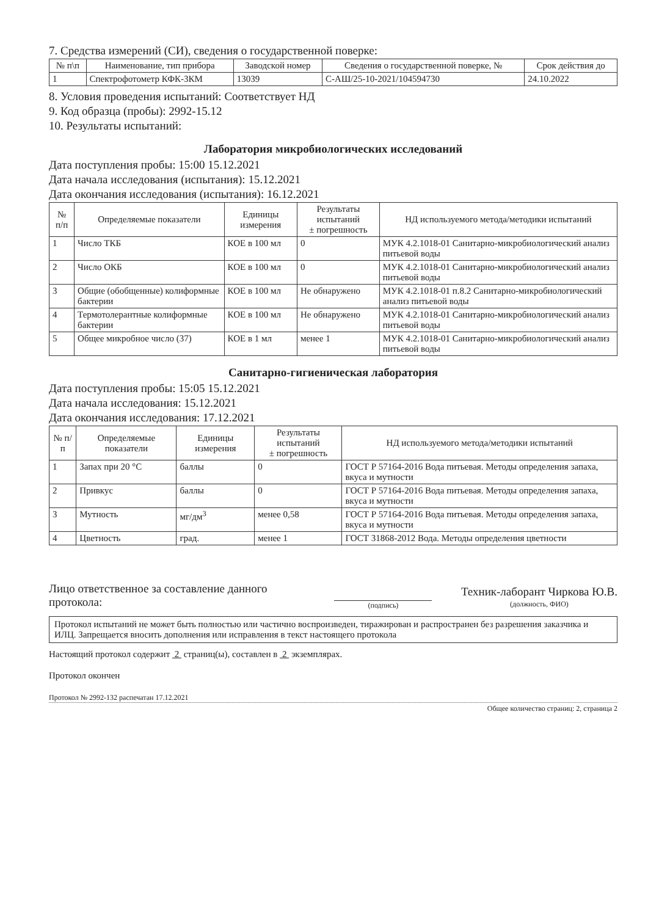7. Средства измерений (СИ), сведения о государственной поверке:
| № п\п | Наименование, тип прибора | Заводской номер | Сведения о государственной поверке, № | Срок действия до |
| --- | --- | --- | --- | --- |
| 1 | Спектрофотометр КФК-3КМ | 13039 | С-АШ/25-10-2021/104594730 | 24.10.2022 |
8. Условия проведения испытаний: Соответствует НД
9. Код образца (пробы): 2992-15.12
10. Результаты испытаний:
Лаборатория микробиологических исследований
Дата поступления пробы: 15:00 15.12.2021
Дата начала исследования (испытания): 15.12.2021
Дата окончания исследования (испытания): 16.12.2021
| № п/п | Определяемые показатели | Единицы измерения | Результаты испытаний ± погрешность | НД используемого метода/методики испытаний |
| --- | --- | --- | --- | --- |
| 1 | Число ТКБ | КОЕ в 100 мл | 0 | МУК 4.2.1018-01 Санитарно-микробиологический анализ питьевой воды |
| 2 | Число ОКБ | КОЕ в 100 мл | 0 | МУК 4.2.1018-01 Санитарно-микробиологический анализ питьевой воды |
| 3 | Общие (обобщенные) колиформные бактерии | КОЕ в 100 мл | Не обнаружено | МУК 4.2.1018-01 п.8.2 Санитарно-микробиологический анализ питьевой воды |
| 4 | Термотолерантные колиформные бактерии | КОЕ в 100 мл | Не обнаружено | МУК 4.2.1018-01 Санитарно-микробиологический анализ питьевой воды |
| 5 | Общее микробное число (37) | КОЕ в 1 мл | менее 1 | МУК 4.2.1018-01 Санитарно-микробиологический анализ питьевой воды |
Санитарно-гигиеническая лаборатория
Дата поступления пробы: 15:05 15.12.2021
Дата начала исследования: 15.12.2021
Дата окончания исследования: 17.12.2021
| № п/п | Определяемые показатели | Единицы измерения | Результаты испытаний ± погрешность | НД используемого метода/методики испытаний |
| --- | --- | --- | --- | --- |
| 1 | Запах при 20 °С | баллы | 0 | ГОСТ Р 57164-2016 Вода питьевая. Методы определения запаха, вкуса и мутности |
| 2 | Привкус | баллы | 0 | ГОСТ Р 57164-2016 Вода питьевая. Методы определения запаха, вкуса и мутности |
| 3 | Мутность | мг/дм<sup>3</sup> | менее 0,58 | ГОСТ Р 57164-2016 Вода питьевая. Методы определения запаха, вкуса и мутности |
| 4 | Цветность | град. | менее 1 | ГОСТ 31868-2012 Вода. Методы определения цветности |
Лицо ответственное за составление данного протокола:
(подпись)
Техник-лаборант Чиркова Ю.В.
(должность, ФИО)
Протокол испытаний не может быть полностью или частично воспроизведен, тиражирован и распространен без разрешения заказчика и ИЛЦ. Запрещается вносить дополнения или исправления в текст настоящего протокола
Настоящий протокол содержит 2 страниц(ы), составлен в 2 экземплярах.
Протокол окончен
Протокол № 2992-132 распечатан 17.12.2021
Общее количество страниц: 2, страница 2